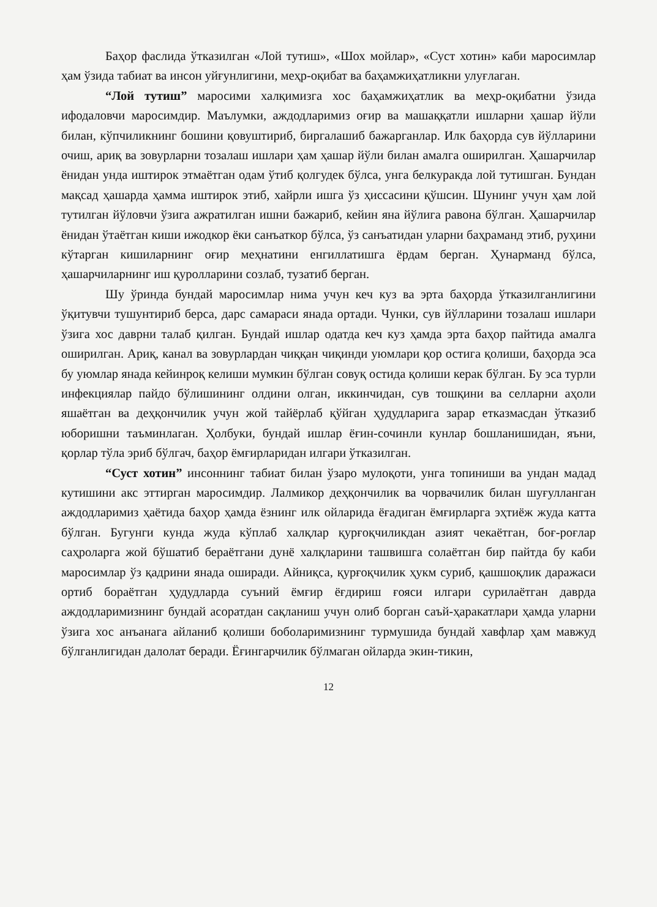Баҳор фаслида ўтказилган «Лой тутиш», «Шох мойлар», «Суст хотин» каби маросимлар ҳам ўзида табиат ва инсон уйғунлигини, меҳр-оқибат ва баҳамжиҳатликни улуғлаган.
“Лой тутиш” маросими халқимизга хос баҳамжиҳатлик ва меҳр-оқибатни ўзида ифодаловчи маросимдир. Маълумки, аждодларимиз оғир ва машаққатли ишларни ҳашар йўли билан, кўпчиликнинг бошини қовуштириб, биргалашиб бажарганлар. Илк баҳорда сув йўлларини очиш, ариқ ва зовурларни тозалаш ишлари ҳам ҳашар йўли билан амалга оширилган. Ҳашарчилар ёнидан унда иштирок этмаётган одам ўтиб қолгудек бўлса, унга белкуракда лой тутишган. Бундан мақсад ҳашарда ҳамма иштирок этиб, хайрли ишга ўз ҳиссасини қўшсин. Шунинг учун ҳам лой тутилган йўловчи ўзига ажратилган ишни бажариб, кейин яна йўлига равона бўлган. Ҳашарчилар ёнидан ўтаётган киши ижодкор ёки санъаткор бўлса, ўз санъатидан уларни баҳраманд этиб, руҳини кўтарган кишиларнинг оғир меҳнатини енгиллатишга ёрдам берган. Ҳунарманд бўлса, ҳашарчиларнинг иш қуролларини созлаб, тузатиб берган.
Шу ўринда бундай маросимлар нима учун кеч куз ва эрта баҳорда ўтказилганлигини ўқитувчи тушунтириб берса, дарс самараси янада ортади. Чунки, сув йўлларини тозалаш ишлари ўзига хос даврни талаб қилган. Бундай ишлар одатда кеч куз ҳамда эрта баҳор пайтида амалга оширилган. Ариқ, канал ва зовурлардан чиққан чиқинди уюмлари қор остига қолиши, баҳорда эса бу уюмлар янада кейинроқ келиши мумкин бўлган совуқ остида қолиши керак бўлган. Бу эса турли инфекциялар пайдо бўлишининг олдини олган, иккинчидан, сув тошқини ва селларни аҳоли яшаётган ва деҳқончилик учун жой тайёрлаб қўйган ҳудудларига зарар етказмасдан ўтказиб юборишни таъминлаган. Ҳолбуки, бундай ишлар ёғин-сочинли кунлар бошланишидан, яъни, қорлар тўла эриб бўлгач, баҳор ёмғирларидан илгари ўтказилган.
“Суст хотин” инсоннинг табиат билан ўзаро мулоқоти, унга топиниши ва ундан мадад кутишини акс эттирган маросимдир. Лалмикор деҳқончилик ва чорвачилик билан шуғулланган аждодларимиз ҳаётида баҳор ҳамда ёзнинг илк ойларида ёғадиган ёмғирларга эҳтиёж жуда катта бўлган. Бугунги кунда жуда кўплаб халқлар қурғоқчиликдан азият чекаётган, боғ-роғлар саҳроларга жой бўшатиб бераётгани дунё халқларини ташвишга солаётган бир пайтда бу каби маросимлар ўз қадрини янада оширади. Айниқса, қурғоқчилик ҳукм суриб, қашшоқлик даражаси ортиб бораётган ҳудудларда суъний ёмғир ёғдириш ғояси илгари сурилаётган даврда аждодларимизнинг бундай асоратдан сақланиш учун олиб борган саъй-ҳаракатлари ҳамда уларни ўзига хос анъанага айланиб қолиши боболаримизнинг турмушида бундай хавфлар ҳам мавжуд бўлганлигидан далолат беради. Ёғингарчилик бўлмаган ойларда экин-тикин,
12